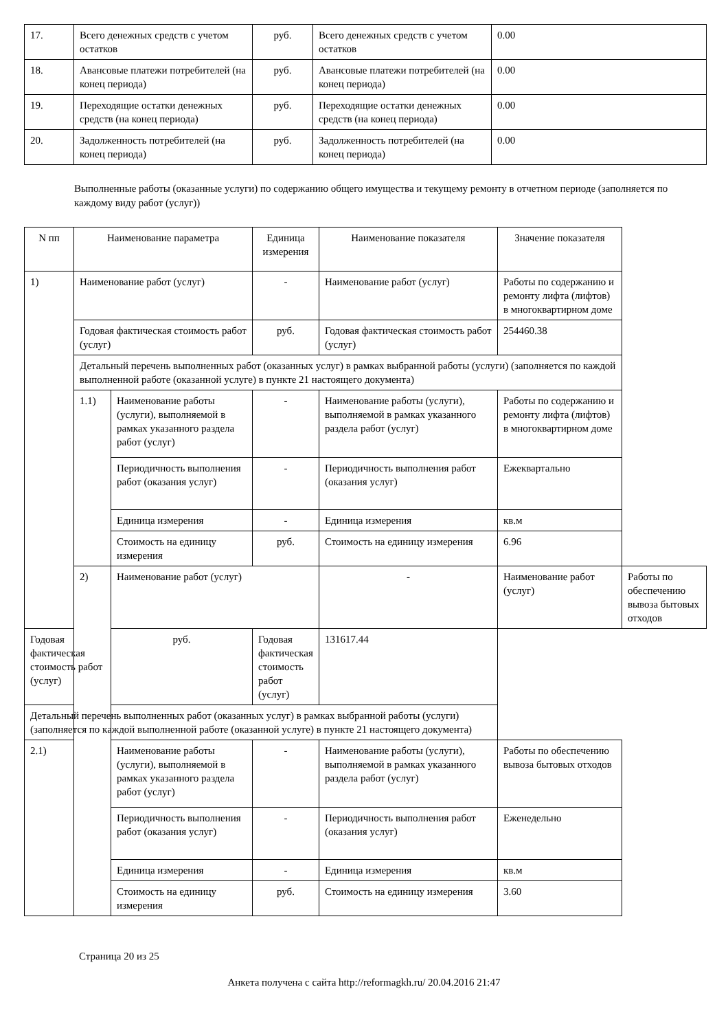| 17. | Всего денежных средств с учетом остатков | руб. | Всего денежных средств с учетом остатков | 0.00 |
| 18. | Авансовые платежи потребителей (на конец периода) | руб. | Авансовые платежи потребителей (на конец периода) | 0.00 |
| 19. | Переходящие остатки денежных средств (на конец периода) | руб. | Переходящие остатки денежных средств (на конец периода) | 0.00 |
| 20. | Задолженность потребителей (на конец периода) | руб. | Задолженность потребителей (на конец периода) | 0.00 |
Выполненные работы (оказанные услуги) по содержанию общего имущества и текущему ремонту в отчетном периоде (заполняется по каждому виду работ (услуг))
| N пп | Наименование параметра | | Единица измерения | Наименование показателя | Значение показателя | |
| --- | --- | --- | --- | --- | --- | --- |
| 1) | Наименование работ (услуг) | | - | Наименование работ (услуг) | Работы по содержанию и ремонту лифта (лифтов) в многоквартирном доме | |
| | Годовая фактическая стоимость работ (услуг) | | руб. | Годовая фактическая стоимость работ (услуг) | 254460.38 | |
| | Детальный перечень выполненных работ (оказанных услуг) в рамках выбранной работы (услуги) (заполняется по каждой выполненной работе (оказанной услуге) в пункте 21 настоящего документа) | | | | | |
| | 1.1) | Наименование работы (услуги), выполняемой в рамках указанного раздела работ (услуг) | - | Наименование работы (услуги), выполняемой в рамках указанного раздела работ (услуг) | Работы по содержанию и ремонту лифта (лифтов) в многоквартирном доме | |
| | | Периодичность выполнения работ (оказания услуг) | - | Периодичность выполнения работ (оказания услуг) | Ежеквартально | |
| | | Единица измерения | - | Единица измерения | кв.м | |
| | | Стоимость на единицу измерения | руб. | Стоимость на единицу измерения | 6.96 | |
| | 2) | Наименование работ (услуг) | | - | Наименование работ (услуг) | Работы по обеспечению вывоза бытовых отходов |
| Годовая фактическая стоимость работ (услуг) | | руб. | Годовая фактическая стоимость работ (услуг) | 131617.44 | | |
| Детальный перечень выполненных работ (оказанных услуг) в рамках выбранной работы (услуги) (заполняется по каждой выполненной работе (оказанной услуге) в пункте 21 настоящего документа) | | | | | | |
| 2.1) | | Наименование работы (услуги), выполняемой в рамках указанного раздела работ (услуг) | - | Наименование работы (услуги), выполняемой в рамках указанного раздела работ (услуг) | Работы по обеспечению вывоза бытовых отходов | |
| | | Периодичность выполнения работ (оказания услуг) | - | Периодичность выполнения работ (оказания услуг) | Еженедельно | |
| | | Единица измерения | - | Единица измерения | кв.м | |
| | | Стоимость на единицу измерения | руб. | Стоимость на единицу измерения | 3.60 | |
Страница 20 из 25
Анкета получена с сайта http://reformagkh.ru/ 20.04.2016 21:47